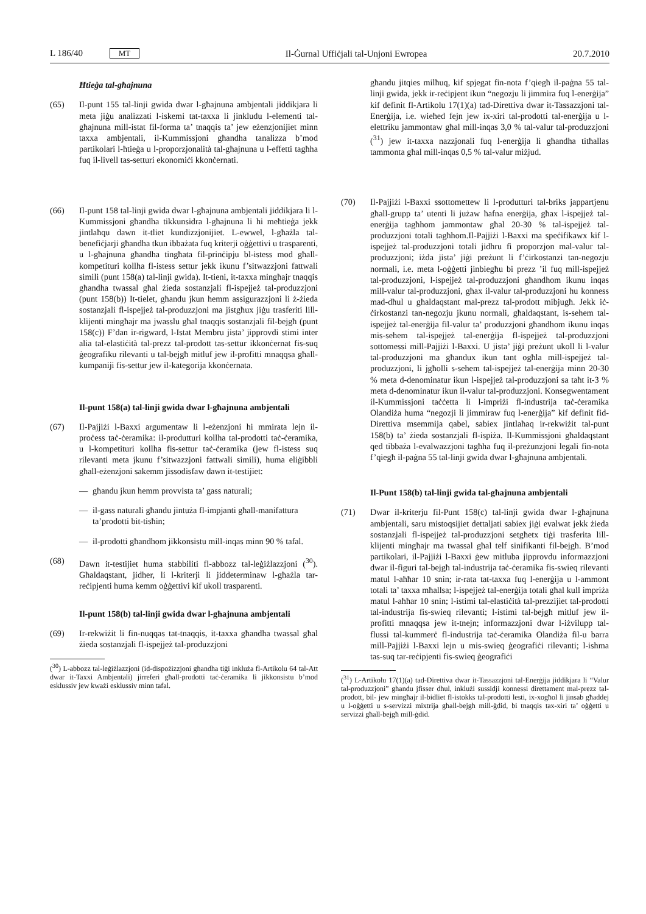L 186/40 MT Il-Ġurnal Uffiċjali tal-Unjoni Ewropea 20.7.2010
Ħtieġa tal-għajnuna
(65) Il-punt 155 tal-linji gwida dwar l-għajnuna ambjentali jiddikjara li meta jiġu analizzati l-iskemi tat-taxxa li jinkludu l-elementi tal-għajnuna mill-istat fil-forma ta’ tnaqqis ta’ jew eżenzjonijiet minn taxxa ambjentali, il-Kummissjoni għandha tanalizza b’mod partikolari l-ħtieġa u l-proporzjonalità tal-għajnuna u l-effetti tagħha fuq il-livell tas-setturi ekonomiċi kkonċernati.
(66) Il-punt 158 tal-linji gwida dwar l-għajnuna ambjentali jiddikjara li l-Kummissjoni għandha tikkunsidra l-għajnuna li hi meħtieġa jekk jintlaħqu dawn it-tliet kundizzjonijiet. L-ewwel, l-għażla tal-benefiċjarji għandha tkun ibbażata fuq kriterji oġġettivi u trasparenti, u l-għajnuna għandha tingħata fil-prinċipju bl-istess mod għall-kompetituri kollha fl-istess settur jekk ikunu f’sitwazzjoni fattwali simili (punt 158(a) tal-linji gwida). It-tieni, it-taxxa mingħajr tnaqqis għandha twassal għal żieda sostanzjali fl-ispejjeż tal-produzzjoni (punt 158(b)) It-tielet, għandu jkun hemm assigurazzjoni li ż-żieda sostanzjali fl-ispejjeż tal-produzzjoni ma jistgħux jiġu trasferiti lill-klijenti mingħajr ma jwasslu għal tnaqqis sostanzjali fil-bejgħ (punt 158(c)) F’dan ir-rigward, l-Istat Membru jista’ jipprovdi stimi inter alia tal-elastiċità tal-prezz tal-prodott tas-settur ikkonċernat fis-suq ġeografiku rilevanti u tal-bejgħ mitluf jew il-profitti mnaqqsa għall-kumpaniji fis-settur jew il-kategorija kkonċernata.
Il-punt 158(a) tal-linji gwida dwar l-għajnuna ambjentali
(67) Il-Pajjiżi l-Baxxi argumentaw li l-eżenzjoni hi mmirata lejn il-proċess taċ-ċeramika: il-produtturi kollha tal-prodotti taċ-ċeramika, u l-kompetituri kollha fis-settur taċ-ċeramika (jew fl-istess suq rilevanti meta jkunu f’sitwazzjoni fattwali simili), huma eliġibbli għall-eżenzjoni sakemm jissodisfaw dawn it-testijiet:
— għandu jkun hemm provvista ta’ gass naturali;
— il-gass naturali għandu jintuża fl-impjanti għall-manifattura ta’prodotti bit-tisħin;
— il-prodotti għandhom jikkonsistu mill-inqas minn 90 % tafal.
(68) Dawn it-testijiet huma stabbiliti fl-abbozz tal-leġiżlazzjoni (<sup>30</sup>). Għaldaqstant, jidher, li l-kriterji li jiddeterminaw l-għażla tar-reċipjenti huma kemm oġġettivi kif ukoll trasparenti.
Il-punt 158(b) tal-linji gwida dwar l-għajnuna ambjentali
(69) Ir-rekwiżit li fin-nuqqas tat-tnaqqis, it-taxxa għandha twassal għal żieda sostanzjali fl-ispejjeż tal-produzzjoni
(<sup>30</sup>) L-abbozz tal-leġiżlazzjoni (id-dispożizzjoni għandha tiġi inkluża fl-Artikolu 64 tal-Att dwar it-Taxxi Ambjentali) jirreferi għall-prodotti taċ-ċeramika li jikkonsistu b’mod esklussiv jew kważi esklussiv minn tafal.
għandu jitqies milħuq, kif spjegat fin-nota f’qiegħ il-paġna 55 tal-linji gwida, jekk ir-reċipjent ikun “negozju li jimmira fuq l-enerġija” kif definit fl-Artikolu 17(1)(a) tad-Direttiva dwar it-Tassazzjoni tal-Enerġija, i.e. wieħed fejn jew ix-xiri tal-prodotti tal-enerġija u l-elettriku jammontaw għal mill-inqas 3,0 % tal-valur tal-produzzjoni (<sup>31</sup>) jew it-taxxa nazzjonali fuq l-enerġija li għandha titħallas tammonta għal mill-inqas 0,5 % tal-valur miżjud.
(70) Il-Pajjiżi l-Baxxi ssottomettew li l-produtturi tal-briks jappartjenu għall-grupp ta’ utenti li jużaw ħafna enerġija, għax l-ispejjeż tal-enerġija tagħhom jammontaw għal 20-30 % tal-ispejjeż tal-produzzjoni totali tagħhom.Il-Pajjiżi l-Baxxi ma speċifikawx kif l-ispejjeż tal-produzzjoni totali jidhru fi proporzjon mal-valur tal-produzzjoni; iżda jista’ jiġi preżunt li f’ċirkostanzi tan-negozju normali, i.e. meta l-oġġetti jinbiegħu bi prezz ’il fuq mill-ispejjeż tal-produzzjoni, l-ispejjeż tal-produzzjoni għandhom ikunu inqas mill-valur tal-produzzjoni, għax il-valur tal-produzzjoni hu konness mad-dħul u għaldaqstant mal-prezz tal-prodott mibjugħ. Jekk iċ-ċirkostanzi tan-negozju jkunu normali, għaldaqstant, is-sehem tal-ispejjeż tal-enerġija fil-valur ta’ produzzjoni għandhom ikunu inqas mis-sehem tal-ispejjeż tal-enerġija fl-ispejjeż tal-produzzjoni sottomessi mill-Pajjiżi l-Baxxi. U jista’ jiġi preżunt ukoll li l-valur tal-produzzjoni ma għandux ikun tant ogħla mill-ispejjeż tal-produzzjoni, li jgħolli s-sehem tal-ispejjeż tal-enerġija minn 20-30 % meta d-denominatur ikun l-ispejjeż tal-produzzjoni sa taħt it-3 % meta d-denominatur ikun il-valur tal-produzzjoni. Konsegwentament il-Kummissjoni taċċetta li l-impriżi fl-industrija taċ-ċeramika Olandiża huma “negozji li jimmiraw fuq l-enerġija” kif definit fid-Direttiva msemmija qabel, sabiex jintlaħaq ir-rekwiżit tal-punt 158(b) ta’ żieda sostanzjali fl-ispiża. Il-Kummissjoni għaldaqstant qed tibbaża l-evalwazzjoni tagħha fuq il-preżunzjoni legali fin-nota f’qiegħ il-paġna 55 tal-linji gwida dwar l-għajnuna ambjentali.
Il-Punt 158(b) tal-linji gwida tal-għajnuna ambjentali
(71) Dwar il-kriterju fil-Punt 158(c) tal-linji gwida dwar l-għajnuna ambjentali, saru mistoqsijiet dettaljati sabiex jiġi evalwat jekk żieda sostanzjali fl-ispejjeż tal-produzzjoni setgħetx tiġi trasferita lill-klijenti mingħajr ma twassal għal telf sinifikanti fil-bejgħ. B’mod partikolari, il-Pajjiżi l-Baxxi ġew mitluba jipprovdu informazzjoni dwar il-figuri tal-bejgħ tal-industrija taċ-ċeramika fis-swieq rilevanti matul l-aħħar 10 snin; ir-rata tat-taxxa fuq l-enerġija u l-ammont totali ta’ taxxa mħallsa; l-ispejjeż tal-enerġija totali għal kull impriża matul l-aħħar 10 snin; l-istimi tal-elastiċità tal-prezzijiet tal-prodotti tal-industrija fis-swieq rilevanti; l-istimi tal-bejgħ mitluf jew il-profitti mnaqqsa jew it-tnejn; informazzjoni dwar l-iżvilupp tal-flussi tal-kummerċ fl-industrija taċ-ċeramika Olandiża fil-u barra mill-Pajjiżi l-Baxxi lejn u mis-swieq ġeografiċi rilevanti; l-ishma tas-suq tar-reċipjenti fis-swieq ġeografiċi
(<sup>31</sup>) L-Artikolu 17(1)(a) tad-Direttiva dwar it-Tassazzjoni tal-Enerġija jiddikjara li “Valur tal-produzzjoni” għandu jfisser dħul, inklużi sussidji konnessi direttament mal-prezz tal-prodott, bil- jew mingħajr il-bidliet fl-istokks tal-prodotti lesti, ix-xogħol li jinsab għaddej u l-oġġetti u s-servizzi mixtrija għall-bejgħ mill-ġdid, bi tnaqqis tax-xiri ta’ oġġetti u servizzi għall-bejgħ mill-ġdid.